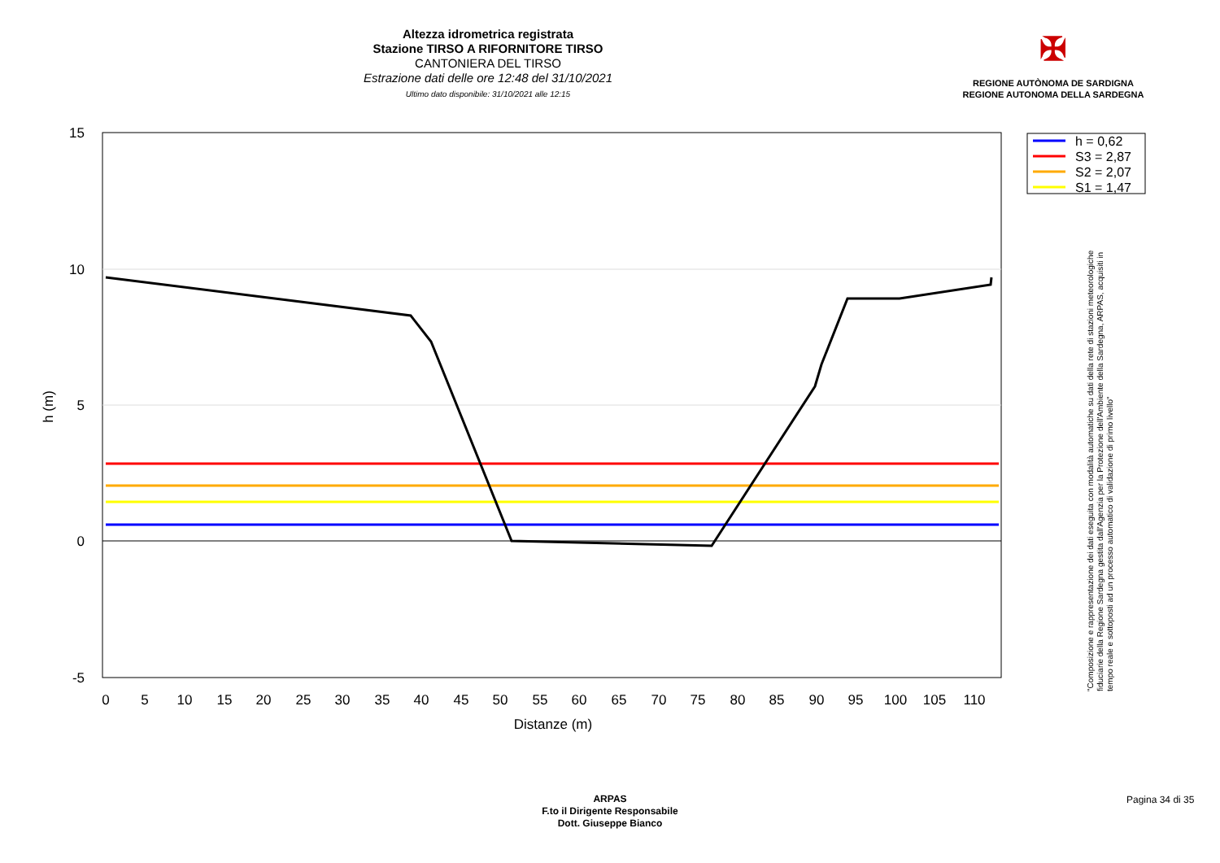Altezza idrometrica registrata
Stazione TIRSO A RIFORNITORE TIRSO
CANTONIERA DEL TIRSO
Estrazione dati delle ore 12:48 del 31/10/2021
Ultimo dato disponibile: 31/10/2021 alle 12:15
✠
REGIONE AUTÒNOMA DE SARDIGNA
REGIONE AUTONOMA DELLA SARDEGNA
15
10
5
0
-5
0
5
10
15
20
25
30
35
40
45
50
55
60
65
70
75
80
85
90
95
100
105
110
Distanze (m)
h (m)
h = 0,62
S3 = 2,87
S2 = 2,07
S1 = 1,47
"Composizione e rappresentazione dei dati eseguita con modalità automatiche su dati della rete di stazioni meteorologiche fiduciarie della Regione Sardegna gestita dall'Agenzia per la Protezione dell'Ambiente della Sardegna, ARPAS, acquisiti in tempo reale e sottoposti ad un processo automatico di validazione di primo livello"
ARPAS
F.to il Dirigente Responsabile
Dott. Giuseppe Bianco
Pagina 34 di 35